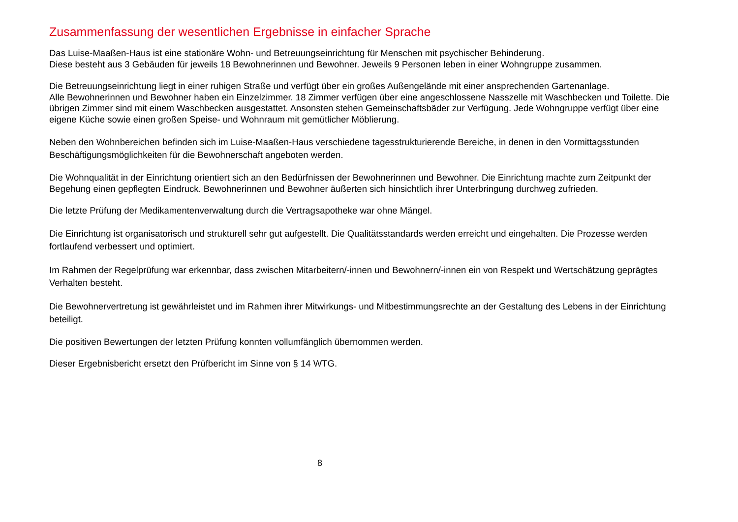Zusammenfassung der wesentlichen Ergebnisse in einfacher Sprache
Das Luise-Maaßen-Haus ist eine stationäre Wohn- und Betreuungseinrichtung für Menschen mit psychischer Behinderung.
Diese besteht aus 3 Gebäuden für jeweils 18 Bewohnerinnen und Bewohner. Jeweils 9 Personen leben in einer Wohngruppe zusammen.
Die Betreuungseinrichtung liegt in einer ruhigen Straße und verfügt über ein großes Außengelände mit einer ansprechenden Gartenanlage.
Alle Bewohnerinnen und Bewohner haben ein Einzelzimmer. 18 Zimmer verfügen über eine angeschlossene Nasszelle mit Waschbecken und Toilette. Die übrigen Zimmer sind mit einem Waschbecken ausgestattet. Ansonsten stehen Gemeinschaftsbäder zur Verfügung. Jede Wohngruppe verfügt über eine eigene Küche sowie einen großen Speise- und Wohnraum mit gemütlicher Möblierung.
Neben den Wohnbereichen befinden sich im Luise-Maaßen-Haus verschiedene tagesstrukturierende Bereiche, in denen in den Vormittagsstunden Beschäftigungsmöglichkeiten für die Bewohnerschaft angeboten werden.
Die Wohnqualität in der Einrichtung orientiert sich an den Bedürfnissen der Bewohnerinnen und Bewohner. Die Einrichtung machte zum Zeitpunkt der Begehung einen gepflegten Eindruck. Bewohnerinnen und Bewohner äußerten sich hinsichtlich ihrer Unterbringung durchweg zufrieden.
Die letzte Prüfung der Medikamentenverwaltung durch die Vertragsapotheke war ohne Mängel.
Die Einrichtung ist organisatorisch und strukturell sehr gut aufgestellt. Die Qualitätsstandards werden erreicht und eingehalten. Die Prozesse werden fortlaufend verbessert und optimiert.
Im Rahmen der Regelprüfung war erkennbar, dass zwischen Mitarbeitern/-innen und Bewohnern/-innen ein von Respekt und Wertschätzung geprägtes Verhalten besteht.
Die Bewohnervertretung ist gewährleistet und im Rahmen ihrer Mitwirkungs- und Mitbestimmungsrechte an der Gestaltung des Lebens in der Einrichtung beteiligt.
Die positiven Bewertungen der letzten Prüfung konnten vollumfänglich übernommen werden.
Dieser Ergebnisbericht ersetzt den Prüfbericht im Sinne von § 14 WTG.
8